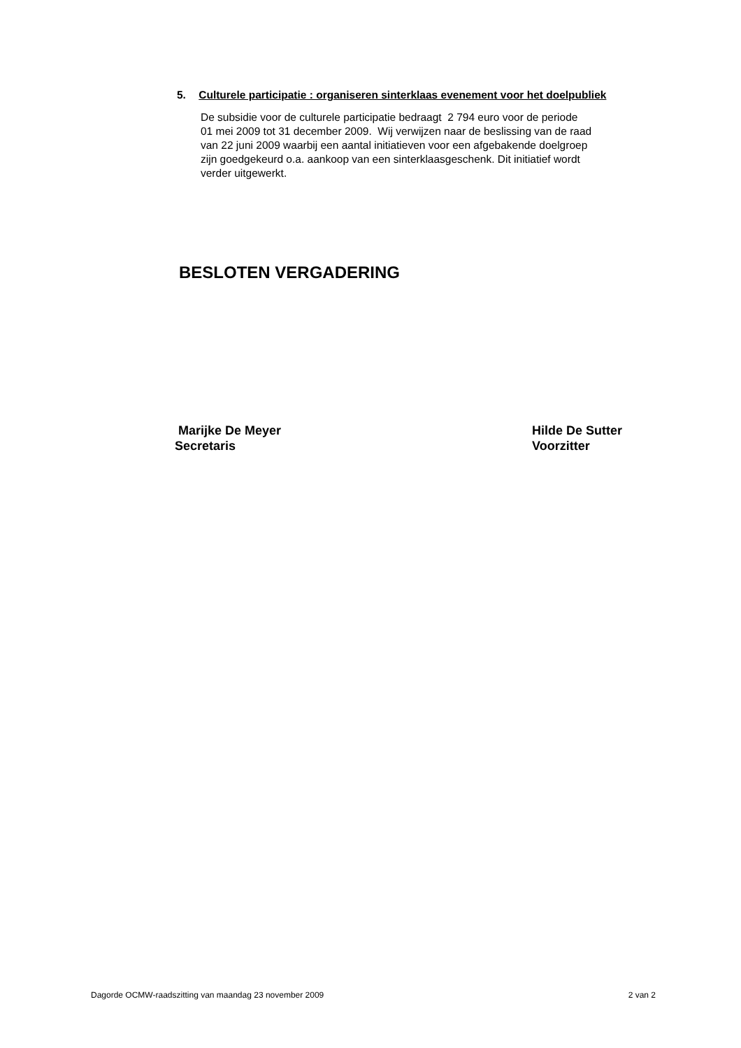5. Culturele participatie : organiseren sinterklaas evenement voor het doelpubliek
De subsidie voor de culturele participatie bedraagt 2 794 euro voor de periode
01 mei 2009 tot 31 december 2009. Wij verwijzen naar de beslissing van de raad
van 22 juni 2009 waarbij een aantal initiatieven voor een afgebakende doelgroep
zijn goedgekeurd o.a. aankoop van een sinterklaasgeschenk. Dit initiatief wordt
verder uitgewerkt.
BESLOTEN VERGADERING
Marijke De Meyer
Secretaris
Hilde De Sutter
Voorzitter
Dagorde OCMW-raadszitting van maandag 23 november 2009 2 van 2